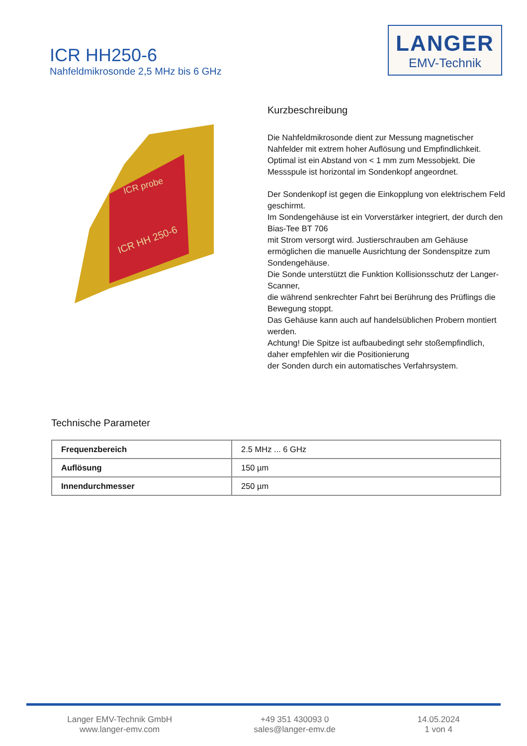ICR HH250-6
Nahfeldmikrosonde 2,5 MHz bis 6 GHz
LANGER
EMV-Technik
ICR probe
ICR HH 250-6
Kurzbeschreibung
Die Nahfeldmikrosonde dient zur Messung magnetischer Nahfelder mit extrem hoher Auflösung und Empfindlichkeit. Optimal ist ein Abstand von < 1 mm zum Messobjekt. Die Messspule ist horizontal im Sondenkopf angeordnet.
Der Sondenkopf ist gegen die Einkopplung von elektrischem Feld geschirmt.
Im Sondengehäuse ist ein Vorverstärker integriert, der durch den Bias-Tee BT 706
mit Strom versorgt wird. Justierschrauben am Gehäuse ermöglichen die manuelle Ausrichtung der Sondenspitze zum Sondengehäuse.
Die Sonde unterstützt die Funktion Kollisionsschutz der Langer-Scanner,
die während senkrechter Fahrt bei Berührung des Prüflings die Bewegung stoppt.
Das Gehäuse kann auch auf handelsüblichen Probern montiert werden.
Achtung! Die Spitze ist aufbaubedingt sehr stoßempfindlich, daher empfehlen wir die Positionierung
der Sonden durch ein automatisches Verfahrsystem.
Technische Parameter
| Frequenzbereich | 2.5 MHz ... 6 GHz |
| Auflösung | 150 µm |
| Innendurchmesser | 250 µm |
Langer EMV-Technik GmbH
www.langer-emv.com
+49 351 430093 0
sales@langer-emv.de
14.05.2024
1 von 4